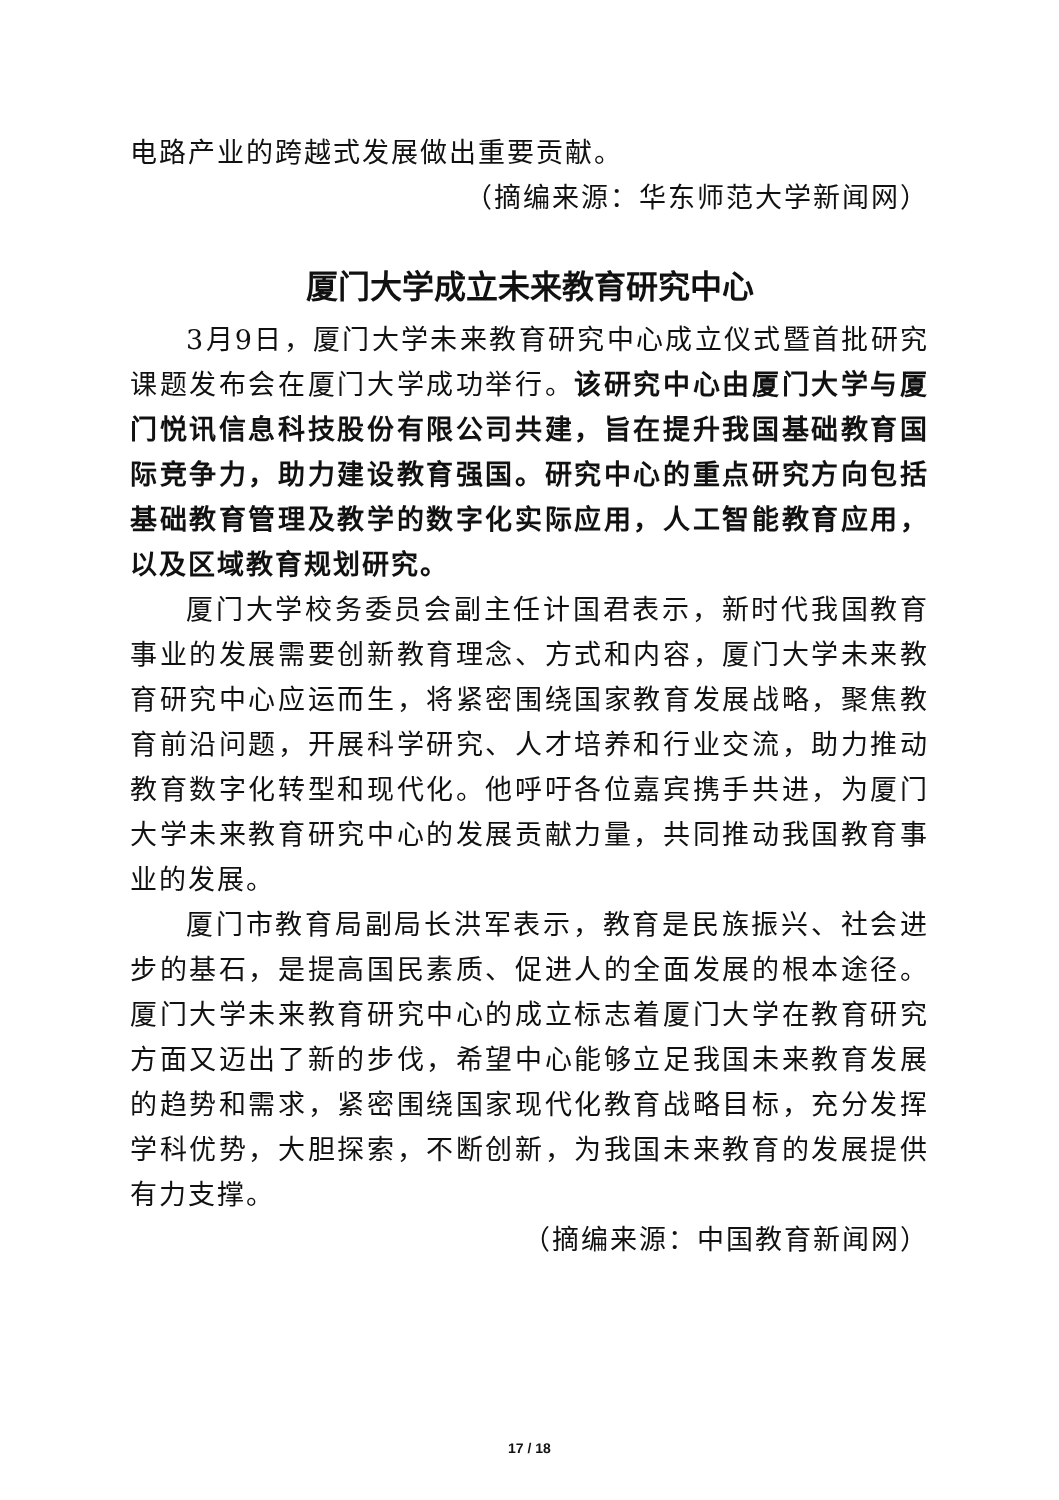电路产业的跨越式发展做出重要贡献。
（摘编来源：华东师范大学新闻网）
厦门大学成立未来教育研究中心
3月9日，厦门大学未来教育研究中心成立仪式暨首批研究课题发布会在厦门大学成功举行。该研究中心由厦门大学与厦门悦讯信息科技股份有限公司共建，旨在提升我国基础教育国际竞争力，助力建设教育强国。研究中心的重点研究方向包括基础教育管理及教学的数字化实际应用，人工智能教育应用，以及区域教育规划研究。
厦门大学校务委员会副主任计国君表示，新时代我国教育事业的发展需要创新教育理念、方式和内容，厦门大学未来教育研究中心应运而生，将紧密围绕国家教育发展战略，聚焦教育前沿问题，开展科学研究、人才培养和行业交流，助力推动教育数字化转型和现代化。他呼吁各位嘉宾携手共进，为厦门大学未来教育研究中心的发展贡献力量，共同推动我国教育事业的发展。
厦门市教育局副局长洪军表示，教育是民族振兴、社会进步的基石，是提高国民素质、促进人的全面发展的根本途径。厦门大学未来教育研究中心的成立标志着厦门大学在教育研究方面又迈出了新的步伐，希望中心能够立足我国未来教育发展的趋势和需求，紧密围绕国家现代化教育战略目标，充分发挥学科优势，大胆探索，不断创新，为我国未来教育的发展提供有力支撑。
（摘编来源：中国教育新闻网）
17 / 18